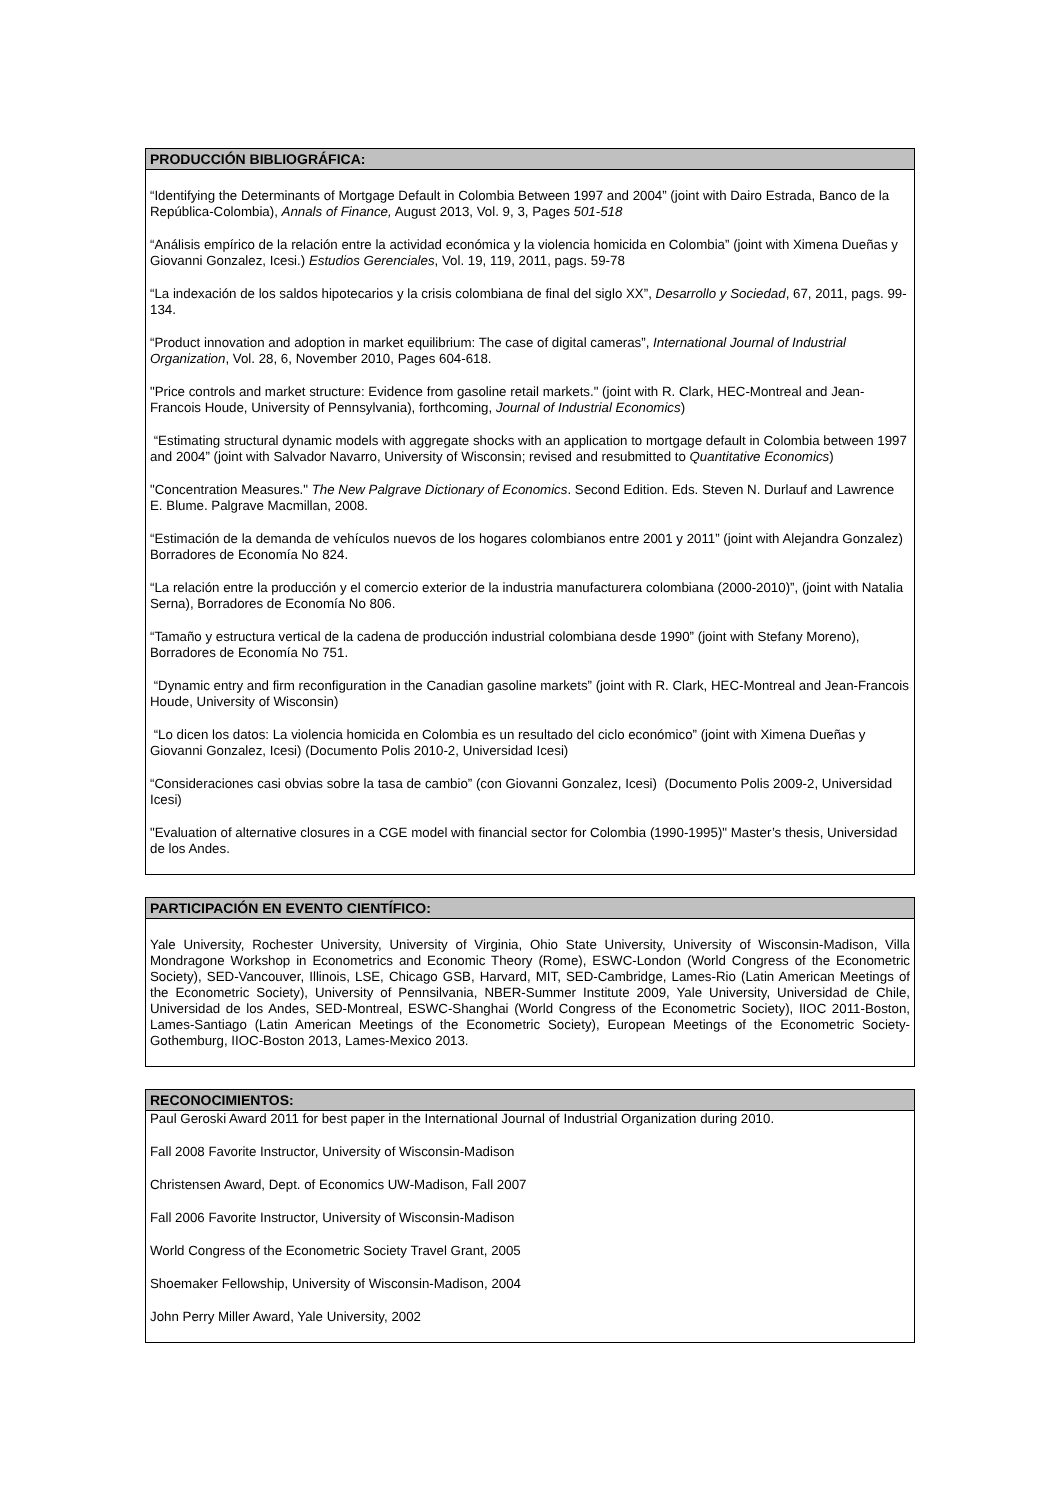PRODUCCIÓN BIBLIOGRÁFICA:
“Identifying the Determinants of Mortgage Default in Colombia Between 1997 and 2004” (joint with Dairo Estrada, Banco de la República-Colombia), Annals of Finance, August 2013, Vol. 9, 3, Pages 501-518
“Análisis empírico de la relación entre la actividad económica y la violencia homicida en Colombia” (joint with Ximena Dueñas y Giovanni Gonzalez, Icesi.) Estudios Gerenciales, Vol. 19, 119, 2011, pags. 59-78
“La indexación de los saldos hipotecarios y la crisis colombiana de final del siglo XX”, Desarrollo y Sociedad, 67, 2011, pags. 99-134.
“Product innovation and adoption in market equilibrium: The case of digital cameras”, International Journal of Industrial Organization, Vol. 28, 6, November 2010, Pages 604-618.
"Price controls and market structure: Evidence from gasoline retail markets." (joint with R. Clark, HEC-Montreal and Jean-Francois Houde, University of Pennsylvania), forthcoming, Journal of Industrial Economics)
“Estimating structural dynamic models with aggregate shocks with an application to mortgage default in Colombia between 1997 and 2004” (joint with Salvador Navarro, University of Wisconsin; revised and resubmitted to Quantitative Economics)
"Concentration Measures." The New Palgrave Dictionary of Economics. Second Edition. Eds. Steven N. Durlauf and Lawrence E. Blume. Palgrave Macmillan, 2008.
“Estimación de la demanda de vehículos nuevos de los hogares colombianos entre 2001 y 2011” (joint with Alejandra Gonzalez) Borradores de Economía No 824.
“La relación entre la producción y el comercio exterior de la industria manufacturera colombiana (2000-2010)”, (joint with Natalia Serna), Borradores de Economía No 806.
“Tamaño y estructura vertical de la cadena de producción industrial colombiana desde 1990” (joint with Stefany Moreno), Borradores de Economía No 751.
“Dynamic entry and firm reconfiguration in the Canadian gasoline markets” (joint with R. Clark, HEC-Montreal and Jean-Francois Houde, University of Wisconsin)
“Lo dicen los datos: La violencia homicida en Colombia es un resultado del ciclo económico” (joint with Ximena Dueñas y Giovanni Gonzalez, Icesi) (Documento Polis 2010-2, Universidad Icesi)
“Consideraciones casi obvias sobre la tasa de cambio” (con Giovanni Gonzalez, Icesi) (Documento Polis 2009-2, Universidad Icesi)
"Evaluation of alternative closures in a CGE model with financial sector for Colombia (1990-1995)" Master’s thesis, Universidad de los Andes.
PARTICIPACIÓN EN EVENTO CIENTÍFICO:
Yale University, Rochester University, University of Virginia, Ohio State University, University of Wisconsin-Madison, Villa Mondragone Workshop in Econometrics and Economic Theory (Rome), ESWC-London (World Congress of the Econometric Society), SED-Vancouver, Illinois, LSE, Chicago GSB, Harvard, MIT, SED-Cambridge, Lames-Rio (Latin American Meetings of the Econometric Society), University of Pennsilvania, NBER-Summer Institute 2009, Yale University, Universidad de Chile, Universidad de los Andes, SED-Montreal, ESWC-Shanghai (World Congress of the Econometric Society), IIOC 2011-Boston, Lames-Santiago (Latin American Meetings of the Econometric Society), European Meetings of the Econometric Society-Gothemburg, IIOC-Boston 2013, Lames-Mexico 2013.
RECONOCIMIENTOS:
Paul Geroski Award 2011 for best paper in the International Journal of Industrial Organization during 2010.
Fall 2008 Favorite Instructor, University of Wisconsin-Madison
Christensen Award, Dept. of Economics UW-Madison, Fall 2007
Fall 2006 Favorite Instructor, University of Wisconsin-Madison
World Congress of the Econometric Society Travel Grant, 2005
Shoemaker Fellowship, University of Wisconsin-Madison, 2004
John Perry Miller Award, Yale University, 2002